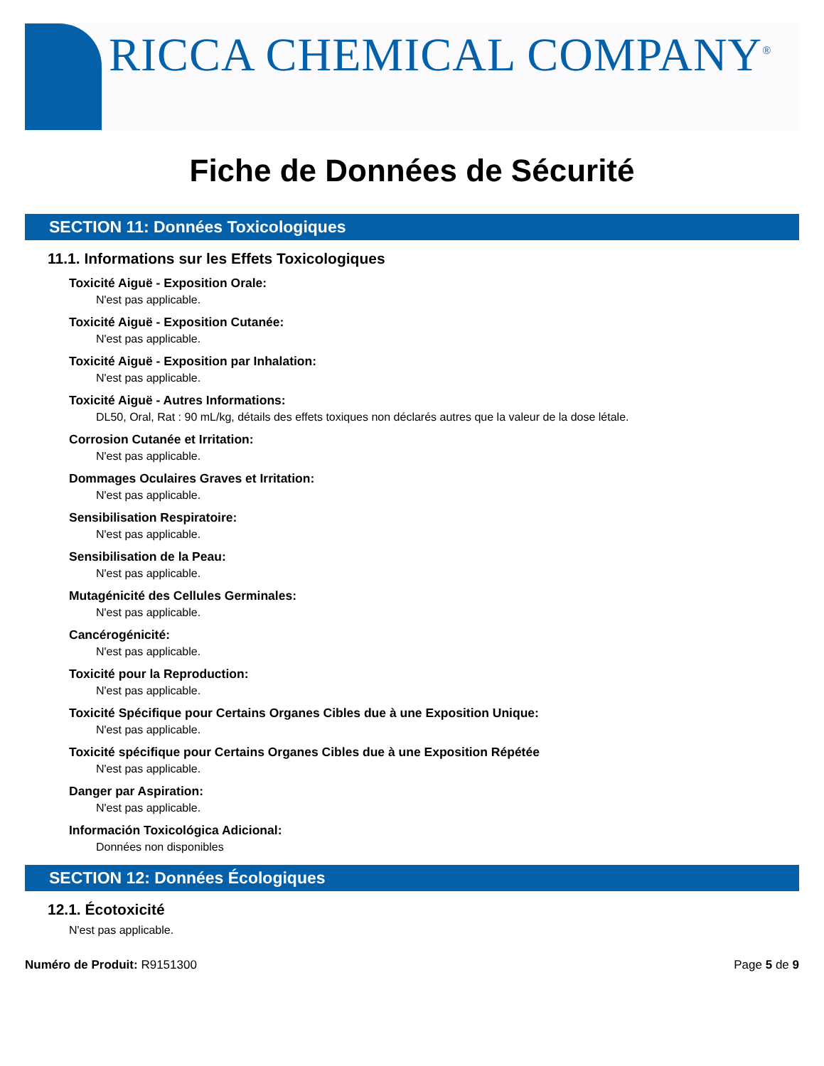RICCA CHEMICAL COMPANY<sup>®</sup>
Fiche de Données de Sécurité
SECTION 11: Données Toxicologiques
11.1. Informations sur les Effets Toxicologiques
Toxicité Aiguë - Exposition Orale:
N'est pas applicable.
Toxicité Aiguë - Exposition Cutanée:
N'est pas applicable.
Toxicité Aiguë - Exposition par Inhalation:
N'est pas applicable.
Toxicité Aiguë - Autres Informations:
DL50, Oral, Rat : 90 mL/kg, détails des effets toxiques non déclarés autres que la valeur de la dose létale.
Corrosion Cutanée et Irritation:
N'est pas applicable.
Dommages Oculaires Graves et Irritation:
N'est pas applicable.
Sensibilisation Respiratoire:
N'est pas applicable.
Sensibilisation de la Peau:
N'est pas applicable.
Mutagénicité des Cellules Germinales:
N'est pas applicable.
Cancérogénicité:
N'est pas applicable.
Toxicité pour la Reproduction:
N'est pas applicable.
Toxicité Spécifique pour Certains Organes Cibles due à une Exposition Unique:
N'est pas applicable.
Toxicité spécifique pour Certains Organes Cibles due à une Exposition Répétée
N'est pas applicable.
Danger par Aspiration:
N'est pas applicable.
Información Toxicológica Adicional:
Données non disponibles
SECTION 12: Données Écologiques
12.1. Écotoxicité
N'est pas applicable.
Numéro de Produit: R9151300 Page 5 de 9